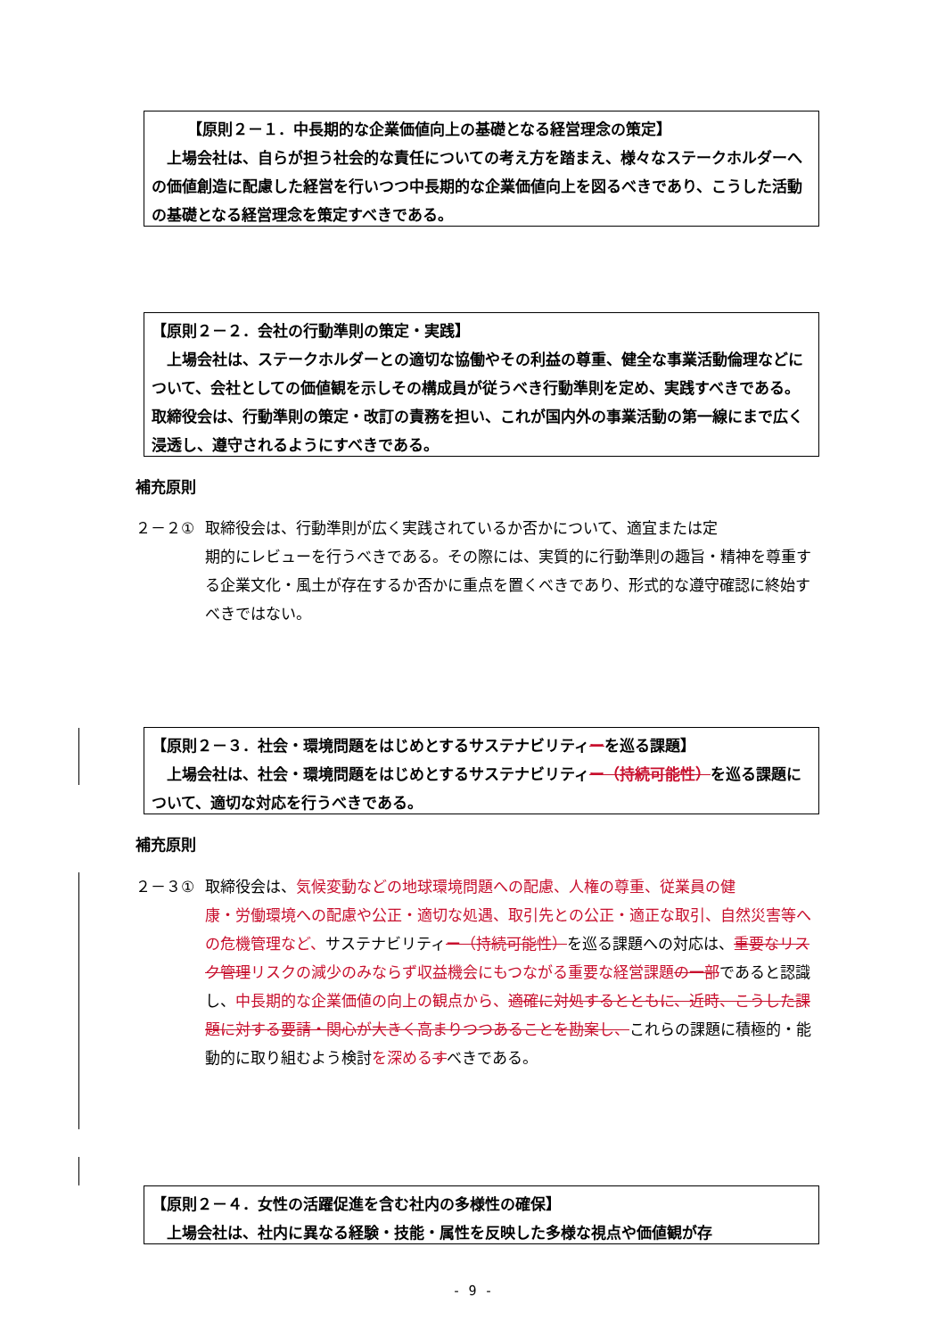【原則２－１．中長期的な企業価値向上の基礎となる経営理念の策定】
　上場会社は、自らが担う社会的な責任についての考え方を踏まえ、様々なステークホルダーへの価値創造に配慮した経営を行いつつ中長期的な企業価値向上を図るべきであり、こうした活動の基礎となる経営理念を策定すべきである。
【原則２－２．会社の行動準則の策定・実践】
　上場会社は、ステークホルダーとの適切な協働やその利益の尊重、健全な事業活動倫理などについて、会社としての価値観を示しその構成員が従うべき行動準則を定め、実践すべきである。取締役会は、行動準則の策定・改訂の責務を担い、これが国内外の事業活動の第一線にまで広く浸透し、遵守されるようにすべきである。
補充原則
２－２① 取締役会は、行動準則が広く実践されているか否かについて、適宜または定
期的にレビューを行うべきである。その際には、実質的に行動準則の趣旨・精神を尊重する企業文化・風土が存在するか否かに重点を置くべきであり、形式的な遵守確認に終始すべきではない。
【原則２－３．社会・環境問題をはじめとするサステナビリティーを巡る課題】
　上場会社は、社会・環境問題をはじめとするサステナビリティー（持続可能性）を巡る課題について、適切な対応を行うべきである。
補充原則
２－３① 取締役会は、気候変動などの地球環境問題への配慮、人権の尊重、従業員の健
康・労働環境への配慮や公正・適切な処遇、取引先との公正・適正な取引、自然災害等への危機管理など、サステナビリティー（持続可能性）を巡る課題への対応は、重要なリスク管理リスクの減少のみならず収益機会にもつながる重要な経営課題 の一部であると認識し、中長期的な企業価値の向上の観点から、適確に対処するとともに、近時、こうした課題に対する要請・関心が大きく高まりつつあることを勘案し、これらの課題に積極的・能動的に取り組むよう検討を深める すべきである。
【原則２－４．女性の活躍促進を含む社内の多様性の確保】
　上場会社は、社内に異なる経験・技能・属性を反映した多様な視点や価値観が存
- 9 -